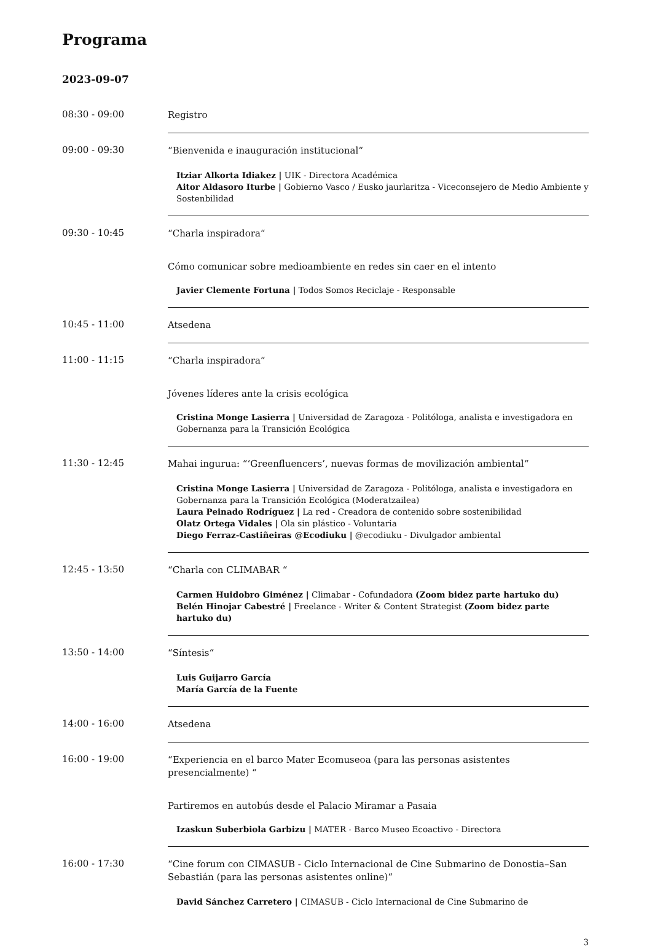Programa
2023-09-07
08:30 - 09:00
Registro
09:00 - 09:30
“Bienvenida e inauguración institucional“
Itziar Alkorta Idiakez | UIK - Directora Académica
Aitor Aldasoro Iturbe | Gobierno Vasco / Eusko jaurlaritza - Viceconsejero de Medio Ambiente y Sostenbilidad
09:30 - 10:45
“Charla inspiradora“
Cómo comunicar sobre medioambiente en redes sin caer en el intento
Javier Clemente Fortuna | Todos Somos Reciclaje - Responsable
10:45 - 11:00
Atsedena
11:00 - 11:15
“Charla inspiradora“
Jóvenes líderes ante la crisis ecológica
Cristina Monge Lasierra | Universidad de Zaragoza - Politóloga, analista e investigadora en Gobernanza para la Transición Ecológica
11:30 - 12:45
Mahai ingurua: “‘Greenfluencers’, nuevas formas de movilización ambiental“
Cristina Monge Lasierra | Universidad de Zaragoza - Politóloga, analista e investigadora en Gobernanza para la Transición Ecológica (Moderatzailea)
Laura Peinado Rodríguez | La red - Creadora de contenido sobre sostenibilidad
Olatz Ortega Vidales | Ola sin plástico - Voluntaria
Diego Ferraz-Castiñeiras @Ecodiuku | @ecodiuku - Divulgador ambiental
12:45 - 13:50
“Charla con CLIMABAR “
Carmen Huidobro Giménez | Climabar - Cofundadora (Zoom bidez parte hartuko du)
Belén Hinojar Cabestré | Freelance - Writer & Content Strategist (Zoom bidez parte hartuko du)
13:50 - 14:00
“Síntesis“
Luis Guijarro García
María García de la Fuente
14:00 - 16:00
Atsedena
16:00 - 19:00
“Experiencia en el barco Mater Ecomuseoa (para las personas asistentes presencialmente) “
Partiremos en autobús desde el Palacio Miramar a Pasaia
Izaskun Suberbiola Garbizu | MATER - Barco Museo Ecoactivo - Directora
16:00 - 17:30
“Cine forum con CIMASUB - Ciclo Internacional de Cine Submarino de Donostia–San Sebastián (para las personas asistentes online)“
David Sánchez Carretero | CIMASUB - Ciclo Internacional de Cine Submarino de
3